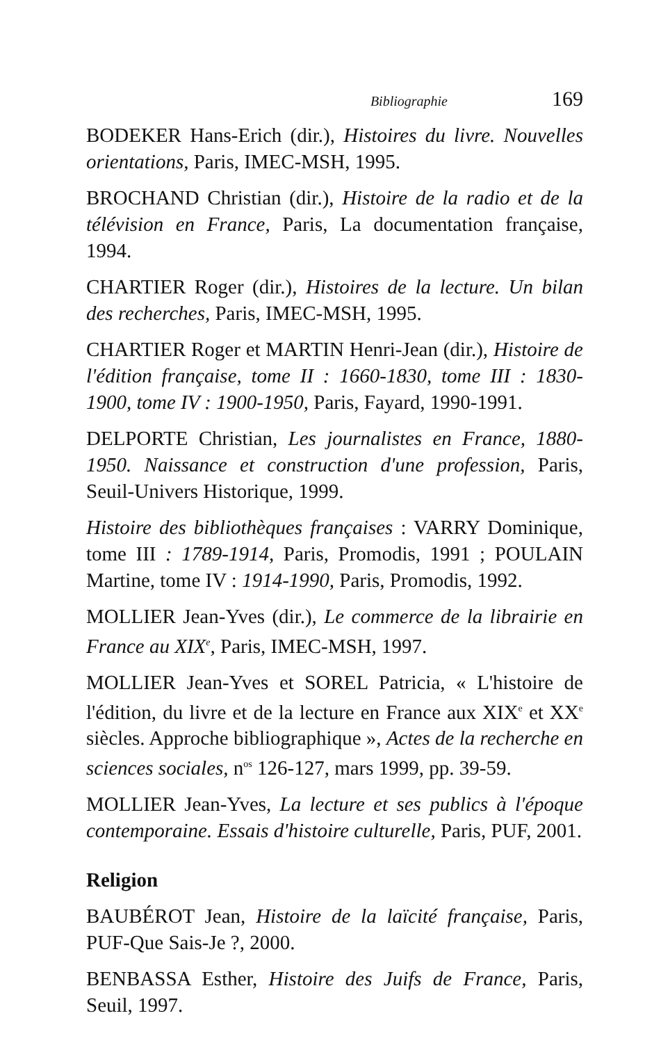Bibliographie 169
BODEKER Hans-Erich (dir.), Histoires du livre. Nouvelles orientations, Paris, IMEC-MSH, 1995.
BROCHAND Christian (dir.), Histoire de la radio et de la télévision en France, Paris, La documentation française, 1994.
CHARTIER Roger (dir.), Histoires de la lecture. Un bilan des recherches, Paris, IMEC-MSH, 1995.
CHARTIER Roger et MARTIN Henri-Jean (dir.), Histoire de l'édition française, tome II : 1660-1830, tome III : 1830-1900, tome IV : 1900-1950, Paris, Fayard, 1990-1991.
DELPORTE Christian, Les journalistes en France, 1880-1950. Naissance et construction d'une profession, Paris, Seuil-Univers Historique, 1999.
Histoire des bibliothèques françaises : VARRY Dominique, tome III : 1789-1914, Paris, Promodis, 1991 ; POULAIN Martine, tome IV : 1914-1990, Paris, Promodis, 1992.
MOLLIER Jean-Yves (dir.), Le commerce de la librairie en France au XIX<sup>e</sup>, Paris, IMEC-MSH, 1997.
MOLLIER Jean-Yves et SOREL Patricia, « L'histoire de l'édition, du livre et de la lecture en France aux XIX<sup>e</sup> et XX<sup>e</sup> siècles. Approche bibliographique », Actes de la recherche en sciences sociales, n<sup>os</sup> 126-127, mars 1999, pp. 39-59.
MOLLIER Jean-Yves, La lecture et ses publics à l'époque contemporaine. Essais d'histoire culturelle, Paris, PUF, 2001.
Religion
BAUBÉROT Jean, Histoire de la laïcité française, Paris, PUF-Que Sais-Je ?, 2000.
BENBASSA Esther, Histoire des Juifs de France, Paris, Seuil, 1997.